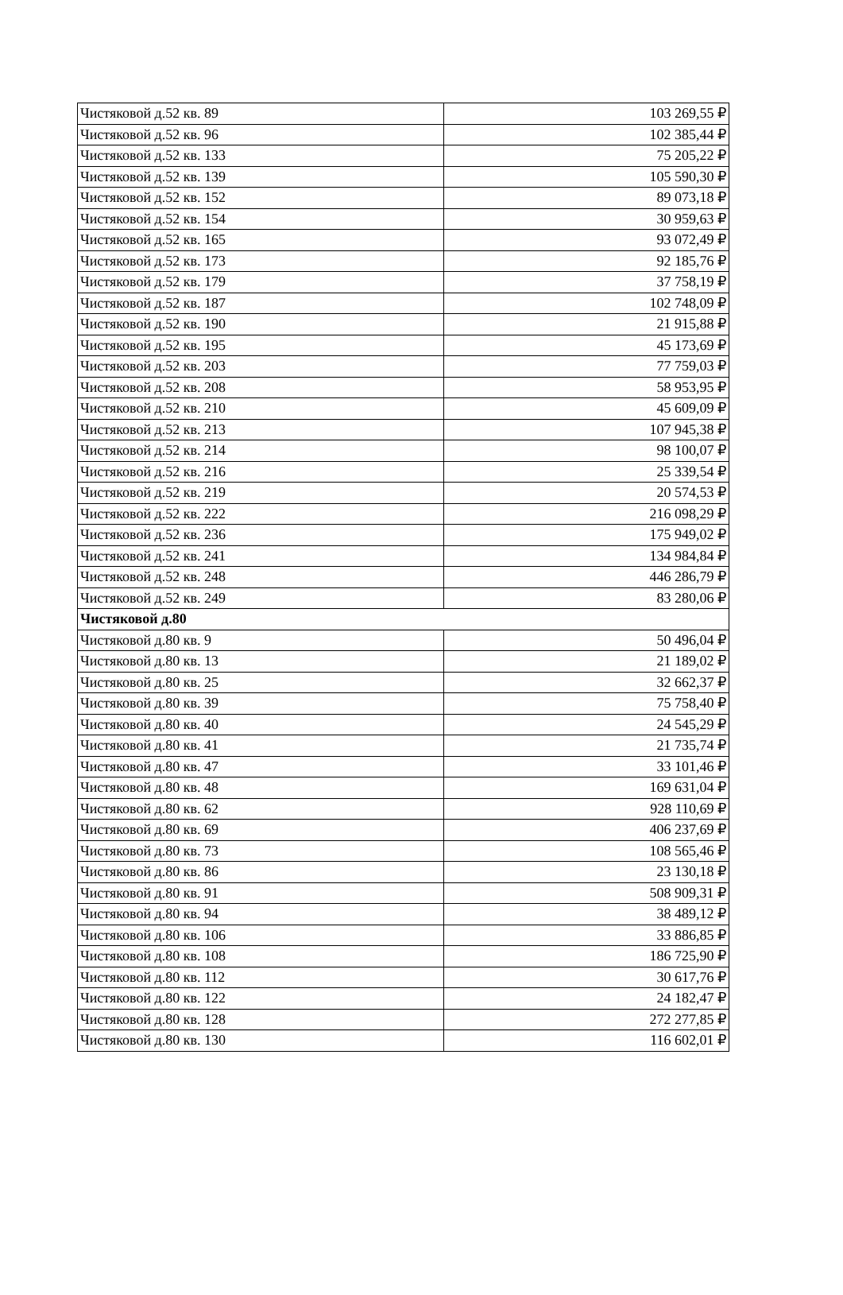| Чистяковой д.52 кв. 89 | 103 269,55 ₽ |
| Чистяковой д.52 кв. 96 | 102 385,44 ₽ |
| Чистяковой д.52 кв. 133 | 75 205,22 ₽ |
| Чистяковой д.52 кв. 139 | 105 590,30 ₽ |
| Чистяковой д.52 кв. 152 | 89 073,18 ₽ |
| Чистяковой д.52 кв. 154 | 30 959,63 ₽ |
| Чистяковой д.52 кв. 165 | 93 072,49 ₽ |
| Чистяковой д.52 кв. 173 | 92 185,76 ₽ |
| Чистяковой д.52 кв. 179 | 37 758,19 ₽ |
| Чистяковой д.52 кв. 187 | 102 748,09 ₽ |
| Чистяковой д.52 кв. 190 | 21 915,88 ₽ |
| Чистяковой д.52 кв. 195 | 45 173,69 ₽ |
| Чистяковой д.52 кв. 203 | 77 759,03 ₽ |
| Чистяковой д.52 кв. 208 | 58 953,95 ₽ |
| Чистяковой д.52 кв. 210 | 45 609,09 ₽ |
| Чистяковой д.52 кв. 213 | 107 945,38 ₽ |
| Чистяковой д.52 кв. 214 | 98 100,07 ₽ |
| Чистяковой д.52 кв. 216 | 25 339,54 ₽ |
| Чистяковой д.52 кв. 219 | 20 574,53 ₽ |
| Чистяковой д.52 кв. 222 | 216 098,29 ₽ |
| Чистяковой д.52 кв. 236 | 175 949,02 ₽ |
| Чистяковой д.52 кв. 241 | 134 984,84 ₽ |
| Чистяковой д.52 кв. 248 | 446 286,79 ₽ |
| Чистяковой д.52 кв. 249 | 83 280,06 ₽ |
| Чистяковой д.80 | |
| Чистяковой д.80 кв. 9 | 50 496,04 ₽ |
| Чистяковой д.80 кв. 13 | 21 189,02 ₽ |
| Чистяковой д.80 кв. 25 | 32 662,37 ₽ |
| Чистяковой д.80 кв. 39 | 75 758,40 ₽ |
| Чистяковой д.80 кв. 40 | 24 545,29 ₽ |
| Чистяковой д.80 кв. 41 | 21 735,74 ₽ |
| Чистяковой д.80 кв. 47 | 33 101,46 ₽ |
| Чистяковой д.80 кв. 48 | 169 631,04 ₽ |
| Чистяковой д.80 кв. 62 | 928 110,69 ₽ |
| Чистяковой д.80 кв. 69 | 406 237,69 ₽ |
| Чистяковой д.80 кв. 73 | 108 565,46 ₽ |
| Чистяковой д.80 кв. 86 | 23 130,18 ₽ |
| Чистяковой д.80 кв. 91 | 508 909,31 ₽ |
| Чистяковой д.80 кв. 94 | 38 489,12 ₽ |
| Чистяковой д.80 кв. 106 | 33 886,85 ₽ |
| Чистяковой д.80 кв. 108 | 186 725,90 ₽ |
| Чистяковой д.80 кв. 112 | 30 617,76 ₽ |
| Чистяковой д.80 кв. 122 | 24 182,47 ₽ |
| Чистяковой д.80 кв. 128 | 272 277,85 ₽ |
| Чистяковой д.80 кв. 130 | 116 602,01 ₽ |